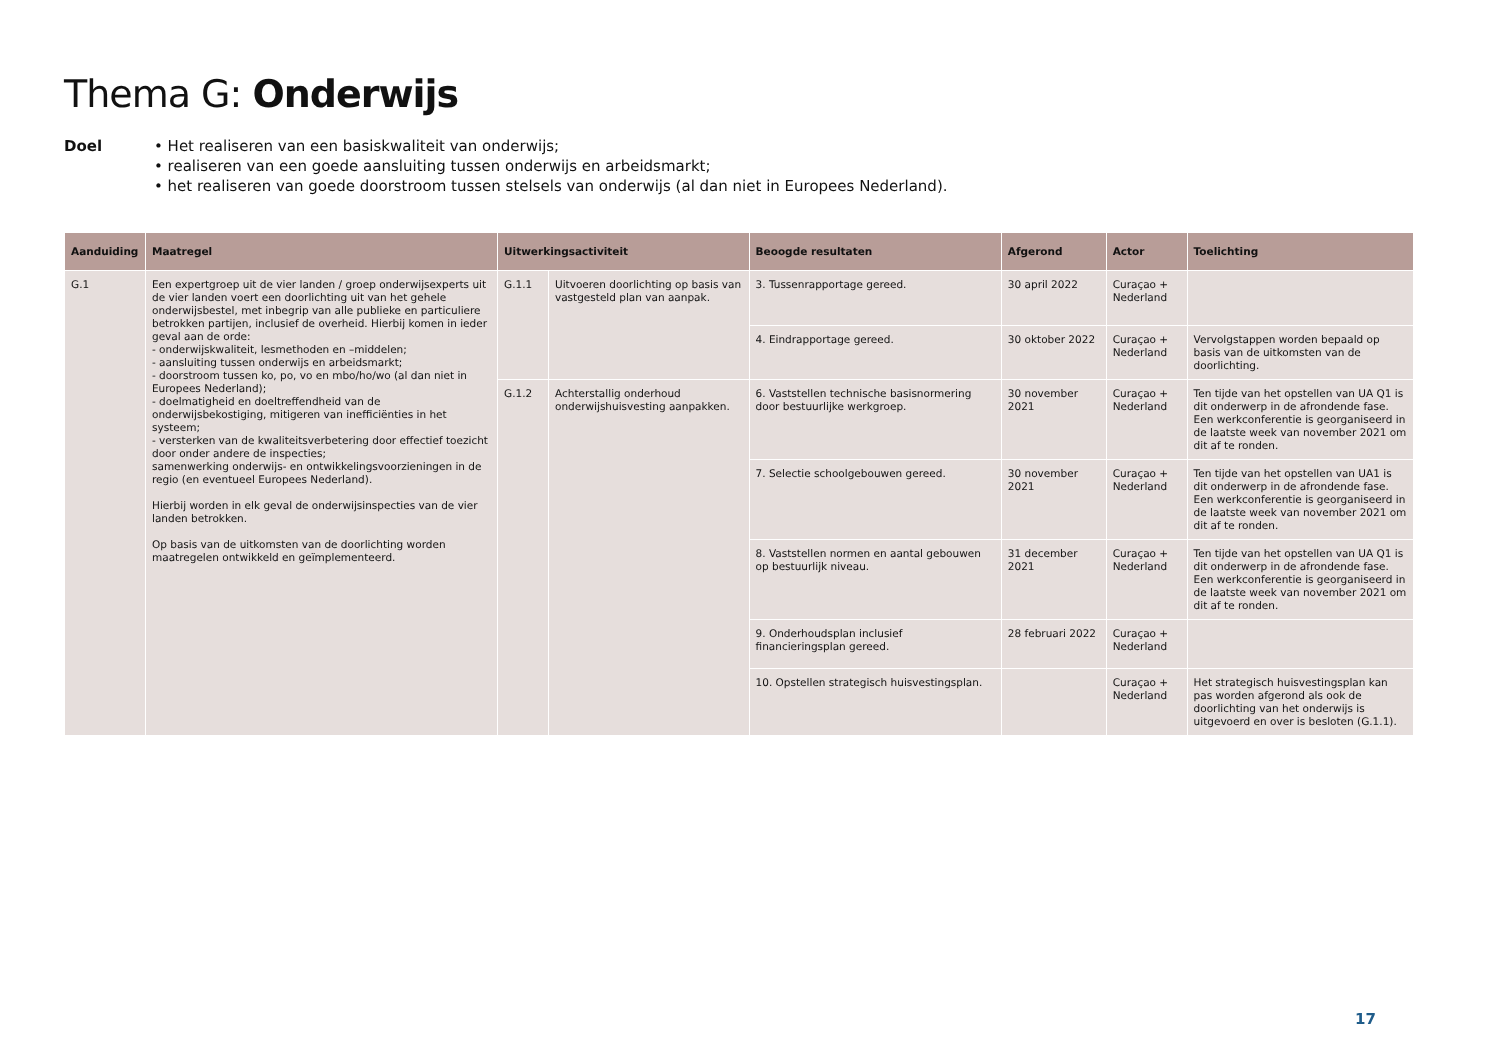Thema G: Onderwijs
Doel • Het realiseren van een basiskwaliteit van onderwijs;
• realiseren van een goede aansluiting tussen onderwijs en arbeidsmarkt;
• het realiseren van goede doorstroom tussen stelsels van onderwijs (al dan niet in Europees Nederland).
| Aanduiding | Maatregel | Uitwerkingsactiviteit | | Beoogde resultaten | Afgerond | Actor | Toelichting |
| --- | --- | --- | --- | --- | --- | --- | --- |
| G.1 | Een expertgroep uit de vier landen / groep onderwijsexperts uit de vier landen voert een doorlichting uit van het gehele onderwijsbestel, met inbegrip van alle publieke en particuliere betrokken partijen, inclusief de overheid. Hierbij komen in ieder geval aan de orde: - onderwijskwaliteit, lesmethoden en –middelen; - aansluiting tussen onderwijs en arbeidsmarkt; - doorstroom tussen ko, po, vo en mbo/ho/wo (al dan niet in Europees Nederland); - doelmatigheid en doeltreffendheid van de onderwijsbekostiging, mitigeren van inefficiënties in het systeem; - versterken van de kwaliteitsverbetering door effectief toezicht door onder andere de inspecties; samenwerking onderwijs- en ontwikkelingsvoorzieningen in de regio (en eventueel Europees Nederland). Hierbij worden in elk geval de onderwijsinspecties van de vier landen betrokken. Op basis van de uitkomsten van de doorlichting worden maatregelen ontwikkeld en geïmplementeerd. | G.1.1 | Uitvoeren doorlichting op basis van vastgesteld plan van aanpak. | 3. Tussenrapportage gereed. | 30 april 2022 | Curaçao + Nederland | |
| | | | | 4. Eindrapportage gereed. | 30 oktober 2022 | Curaçao + Nederland | Vervolgstappen worden bepaald op basis van de uitkomsten van de doorlichting. |
| | | G.1.2 | Achterstallig onderhoud onderwijshuisvesting aanpakken. | 6. Vaststellen technische basisnormering door bestuurlijke werkgroep. | 30 november 2021 | Curaçao + Nederland | Ten tijde van het opstellen van UA Q1 is dit onderwerp in de afrondende fase. Een werkconferentie is georganiseerd in de laatste week van november 2021 om dit af te ronden. |
| | | | | 7. Selectie schoolgebouwen gereed. | 30 november 2021 | Curaçao + Nederland | Ten tijde van het opstellen van UA1 is dit onderwerp in de afrondende fase. Een werkconferentie is georganiseerd in de laatste week van november 2021 om dit af te ronden. |
| | | | | 8. Vaststellen normen en aantal gebouwen op bestuurlijk niveau. | 31 december 2021 | Curaçao + Nederland | Ten tijde van het opstellen van UA Q1 is dit onderwerp in de afrondende fase. Een werkconferentie is georganiseerd in de laatste week van november 2021 om dit af te ronden. |
| | | | | 9. Onderhoudsplan inclusief financieringsplan gereed. | 28 februari 2022 | Curaçao + Nederland | |
| | | | | 10. Opstellen strategisch huisvestingsplan. | | Curaçao + Nederland | Het strategisch huisvestingsplan kan pas worden afgerond als ook de doorlichting van het onderwijs is uitgevoerd en over is besloten (G.1.1). |
17